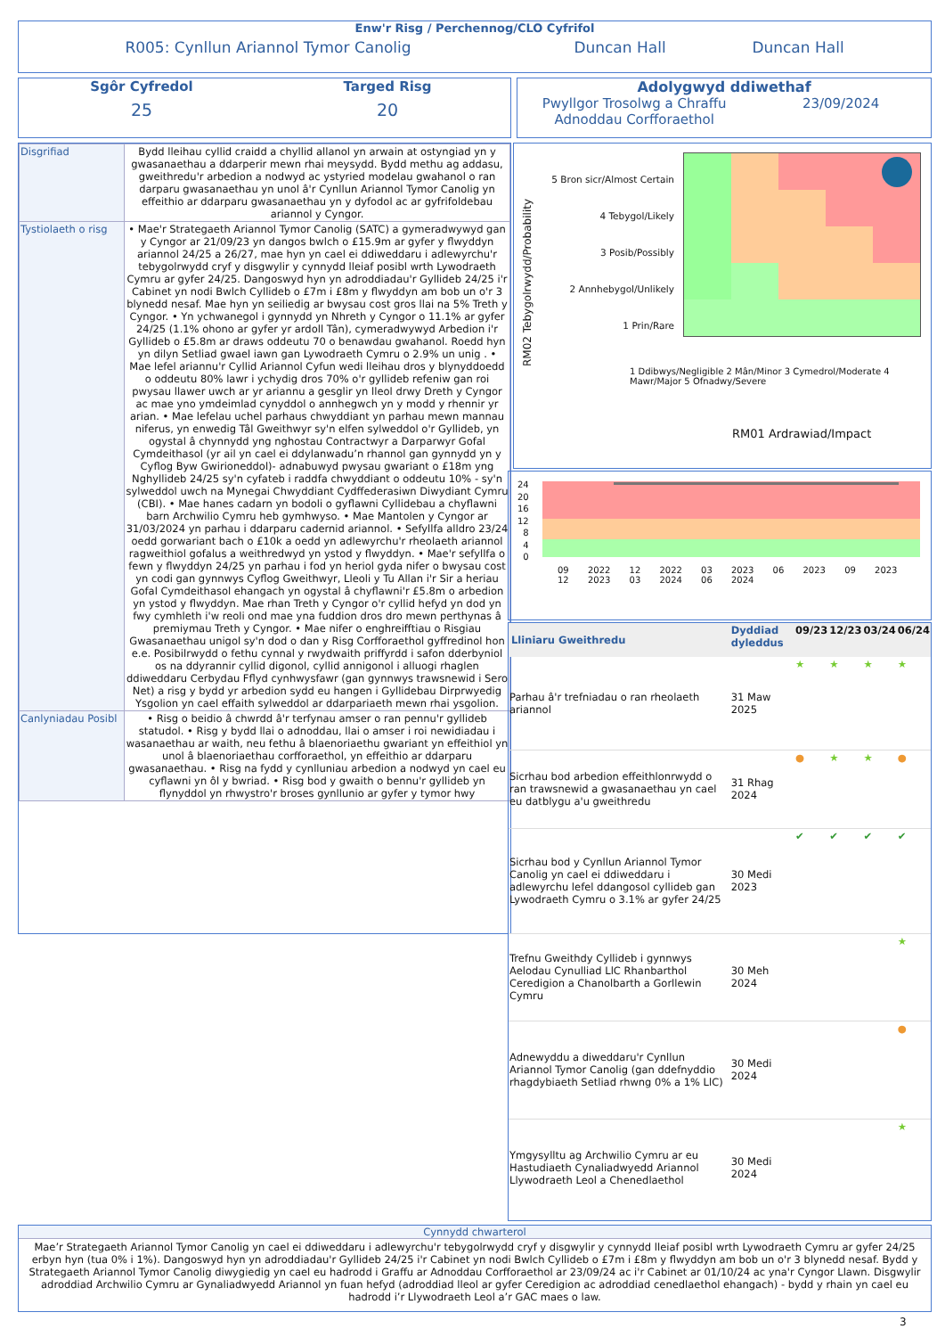Enw'r Risg / Perchennog/CLO Cyfrifol
R005: Cynllun Ariannol Tymor Canolig Duncan Hall Duncan Hall
Sgôr Cyfredol Targed Risg
25 20
Adolygwyd ddiwethaf
Pwyllgor Trosolwg a Chraffu Adnoddau Corfforaethol 23/09/2024
| Disgrifiad | Bydd lleihau cyllid craidd a chyllid allanol yn arwain at ostyngiad yn y gwasanaethau a ddarperir mewn rhai meysydd. Bydd methu ag addasu, gweithredu'r arbedion a nodwyd ac ystyried modelau gwahanol o ran darparu gwasanaethau yn unol â'r Cynllun Ariannol Tymor Canolig yn effeithio ar ddarparu gwasanaethau yn y dyfodol ac ar gyfrifoldebau ariannol y Cyngor. |
| Tystiolaeth o risg | • Mae'r Strategaeth Ariannol Tymor Canolig (SATC) a gymeradwywyd gan y Cyngor ar 21/09/23 yn dangos bwlch o £15.9m ar gyfer y flwyddyn ariannol 24/25 a 26/27, mae hyn yn cael ei ddiweddaru i adlewyrchu'r tebygolrwydd cryf y disgwylir y cynnydd lleiaf posibl wrth Lywodraeth Cymru ar gyfer 24/25. Dangoswyd hyn yn adroddiadau'r Gyllideb 24/25 i'r Cabinet yn nodi Bwlch Cyllideb o £7m i £8m y flwyddyn am bob un o'r 3 blynedd nesaf. Mae hyn yn seiliedig ar bwysau cost gros llai na 5% Treth y Cyngor. • Yn ychwanegol i gynnydd yn Nhreth y Cyngor o 11.1% ar gyfer 24/25 (1.1% ohono ar gyfer yr ardoll Tân), cymeradwywyd Arbedion i'r Gyllideb o £5.8m ar draws oddeutu 70 o benawdau gwahanol. Roedd hyn yn dilyn Setliad gwael iawn gan Lywodraeth Cymru o 2.9% un unig . • Mae lefel ariannu'r Cyllid Ariannol Cyfun wedi lleihau dros y blynyddoedd o oddeutu 80% lawr i ychydig dros 70% o'r gyllideb refeniw gan roi pwysau llawer uwch ar yr ariannu a gesglir yn lleol drwy Dreth y Cyngor ac mae yno ymdeimlad cynyddol o annhegwch yn y modd y rhennir yr arian. • Mae lefelau uchel parhaus chwyddiant yn parhau mewn mannau niferus, yn enwedig Tâl Gweithwyr sy'n elfen sylweddol o'r Gyllideb, yn ogystal â chynnydd yng nghostau Contractwyr a Darparwyr Gofal Cymdeithasol (yr ail yn cael ei ddylanwadu’n rhannol gan gynnydd yn y Cyflog Byw Gwirioneddol)- adnabuwyd pwysau gwariant o £18m yng Nghyllideb 24/25 sy'n cyfateb i raddfa chwyddiant o oddeutu 10% - sy'n sylweddol uwch na Mynegai Chwyddiant Cydffederasiwn Diwydiant Cymru (CBI). • Mae hanes cadarn yn bodoli o gyflawni Cyllidebau a chyflawni barn Archwilio Cymru heb gymhwyso. • Mae Mantolen y Cyngor ar 31/03/2024 yn parhau i ddarparu cadernid ariannol. • Sefyllfa alldro 23/24 oedd gorwariant bach o £10k a oedd yn adlewyrchu'r rheolaeth ariannol ragweithiol gofalus a weithredwyd yn ystod y flwyddyn. • Mae'r sefyllfa o fewn y flwyddyn 24/25 yn parhau i fod yn heriol gyda nifer o bwysau cost yn codi gan gynnwys Cyflog Gweithwyr, Lleoli y Tu Allan i'r Sir a heriau Gofal Cymdeithasol ehangach yn ogystal â chyflawni'r £5.8m o arbedion yn ystod y flwyddyn. Mae rhan Treth y Cyngor o'r cyllid hefyd yn dod yn fwy cymhleth i'w reoli ond mae yna fuddion dros dro mewn perthynas â premiymau Treth y Cyngor. • Mae nifer o enghreifftiau o Risgiau Gwasanaethau unigol sy'n dod o dan y Risg Corfforaethol gyffredinol hon e.e. Posibilrwydd o fethu cynnal y rwydwaith priffyrdd i safon dderbyniol os na ddyrannir cyllid digonol, cyllid annigonol i alluogi rhaglen ddiweddaru Cerbydau Fflyd cynhwysfawr (gan gynnwys trawsnewid i Sero Net) a risg y bydd yr arbedion sydd eu hangen i Gyllidebau Dirprwyedig Ysgolion yn cael effaith sylweddol ar ddarpariaeth mewn rhai ysgolion. |
| Canlyniadau Posibl | • Risg o beidio â chwrdd â'r terfynau amser o ran pennu'r gyllideb statudol. • Risg y bydd llai o adnoddau, llai o amser i roi newidiadau i wasanaethau ar waith, neu fethu â blaenoriaethu gwariant yn effeithiol yn unol â blaenoriaethau corfforaethol, yn effeithio ar ddarparu gwasanaethau. • Risg na fydd y cynlluniau arbedion a nodwyd yn cael eu cyflawni yn ôl y bwriad. • Risg bod y gwaith o bennu'r gyllideb yn flynyddol yn rhwystro'r broses gynllunio ar gyfer y tymor hwy |
5 Bron sicr/Almost Certain
4 Tebygol/Likely
3 Posib/Possibly
2 Annhebygol/Unlikely
1 Prin/Rare
RM02 Tebygolrwydd/Probability
1 Ddibwys/Negligible 2 Mân/Minor 3 Cymedrol/Moderate 4 Mawr/Major 5 Ofnadwy/Severe
RM01 Ardrawiad/Impact
24
20
16
12
8
4
0
09 2022 12 2022 03 2023 06 2023 09 2023 12 2023 03 2024 06 2024
| Lliniaru Gweithredu | Dyddiad dyleddus | 09/23 | 12/23 | 03/24 | 06/24 |
| --- | --- | --- | --- | --- | --- |
| Parhau â'r trefniadau o ran rheolaeth ariannol | 31 Maw 2025 | ★ | ★ | ★ | ★ |
| Sicrhau bod arbedion effeithlonrwydd o ran trawsnewid a gwasanaethau yn cael eu datblygu a'u gweithredu | 31 Rhag 2024 | ● | ★ | ★ | ● |
| Sicrhau bod y Cynllun Ariannol Tymor Canolig yn cael ei ddiweddaru i adlewyrchu lefel ddangosol cyllideb gan Lywodraeth Cymru o 3.1% ar gyfer 24/25 | 30 Medi 2023 | ✔ | ✔ | ✔ | ✔ |
| Trefnu Gweithdy Cyllideb i gynnwys Aelodau Cynulliad LlC Rhanbarthol Ceredigion a Chanolbarth a Gorllewin Cymru | 30 Meh 2024 | | | | ★ |
| Adnewyddu a diweddaru'r Cynllun Ariannol Tymor Canolig (gan ddefnyddio rhagdybiaeth Setliad rhwng 0% a 1% LlC) | 30 Medi 2024 | | | | ● |
| Ymgysylltu ag Archwilio Cymru ar eu Hastudiaeth Cynaliadwyedd Ariannol Llywodraeth Leol a Chenedlaethol | 30 Medi 2024 | | | | ★ |
Cynnydd chwarterol
Mae’r Strategaeth Ariannol Tymor Canolig yn cael ei ddiweddaru i adlewyrchu'r tebygolrwydd cryf y disgwylir y cynnydd lleiaf posibl wrth Lywodraeth Cymru ar gyfer 24/25 erbyn hyn (tua 0% i 1%). Dangoswyd hyn yn adroddiadau'r Gyllideb 24/25 i'r Cabinet yn nodi Bwlch Cyllideb o £7m i £8m y flwyddyn am bob un o'r 3 blynedd nesaf. Bydd y Strategaeth Ariannol Tymor Canolig diwygiedig yn cael eu hadrodd i Graffu ar Adnoddau Corfforaethol ar 23/09/24 ac i'r Cabinet ar 01/10/24 ac yna'r Cyngor Llawn. Disgwylir adroddiad Archwilio Cymru ar Gynaliadwyedd Ariannol yn fuan hefyd (adroddiad lleol ar gyfer Ceredigion ac adroddiad cenedlaethol ehangach) - bydd y rhain yn cael eu hadrodd i’r Llywodraeth Leol a’r GAC maes o law.
3